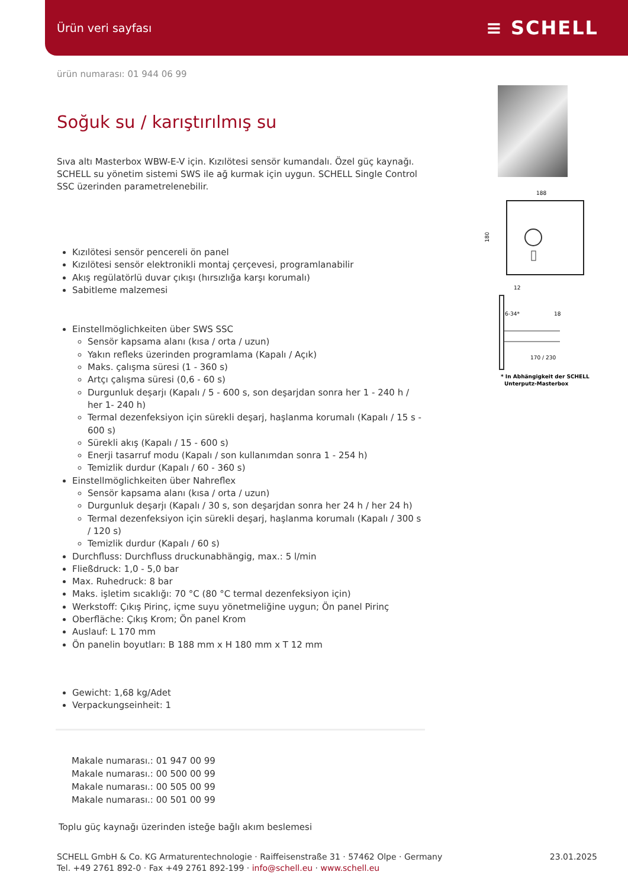Ürün veri sayfası ≡ SCHELL
ürün numarası: 01 944 06 99
Soğuk su / karıştırılmış su
Sıva altı Masterbox WBW-E-V için. Kızılötesi sensör kumandalı. Özel güç kaynağı. SCHELL su yönetim sistemi SWS ile ağ kurmak için uygun. SCHELL Single Control SSC üzerinden parametrelenebilir.
Kızılötesi sensör pencereli ön panel
Kızılötesi sensör elektronikli montaj çerçevesi, programlanabilir
Akış regülatörlü duvar çıkışı (hırsızlığa karşı korumalı)
Sabitleme malzemesi
Einstellmöglichkeiten über SWS SSC
Sensör kapsama alanı (kısa / orta / uzun)
Yakın refleks üzerinden programlama (Kapalı / Açık)
Maks. çalışma süresi (1 - 360 s)
Artçı çalışma süresi (0,6 - 60 s)
Durgunluk deşarjı (Kapalı / 5 - 600 s, son deşarjdan sonra her 1 - 240 h / her 1- 240 h)
Termal dezenfeksiyon için sürekli deşarj, haşlanma korumalı (Kapalı / 15 s - 600 s)
Sürekli akış (Kapalı / 15 - 600 s)
Enerji tasarruf modu (Kapalı / son kullanımdan sonra 1 - 254 h)
Temizlik durdur (Kapalı / 60 - 360 s)
Einstellmöglichkeiten über Nahreflex
Sensör kapsama alanı (kısa / orta / uzun)
Durgunluk deşarjı (Kapalı / 30 s, son deşarjdan sonra her 24 h / her 24 h)
Termal dezenfeksiyon için sürekli deşarj, haşlanma korumalı (Kapalı / 300 s / 120 s)
Temizlik durdur (Kapalı / 60 s)
Durchfluss: Durchfluss druckunabhängig, max.: 5 l/min
Fließdruck: 1,0 - 5,0 bar
Max. Ruhedruck: 8 bar
Maks. işletim sıcaklığı: 70 °C (80 °C termal dezenfeksiyon için)
Werkstoff: Çıkış Pirinç, içme suyu yönetmeliğine uygun; Ön panel Pirinç
Oberfläche: Çıkış Krom; Ön panel Krom
Auslauf: L 170 mm
Ön panelin boyutları: B 188 mm x H 180 mm x T 12 mm
Gewicht: 1,68 kg/Adet
Verpackungseinheit: 1
Makale numarası.: 01 947 00 99
Makale numarası.: 00 500 00 99
Makale numarası.: 00 505 00 99
Makale numarası.: 00 501 00 99
Toplu güç kaynağı üzerinden isteğe bağlı akım beslemesi
188
180
12
6-34*
18
170 / 230
* In Abhängigkeit der SCHELL
Unterputz-Masterbox
SCHELL GmbH & Co. KG Armaturentechnologie · Raiffeisenstraße 31 · 57462 Olpe · Germany
Tel. +49 2761 892-0 · Fax +49 2761 892-199 · info@schell.eu · www.schell.eu
23.01.2025